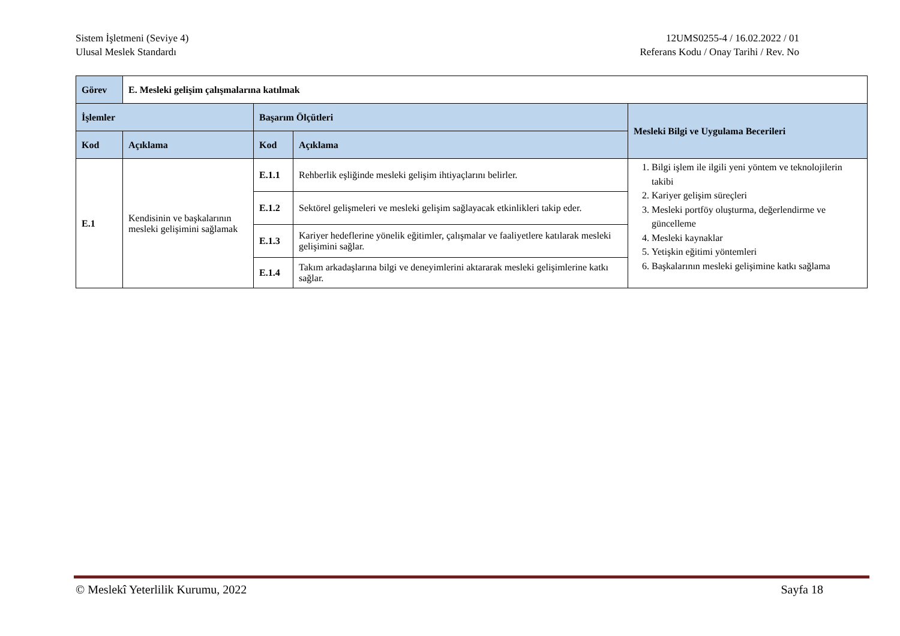Sistem İşletmeni (Seviye 4)
Ulusal Meslek Standardı
12UMS0255-4 / 16.02.2022 / 01
Referans Kodu / Onay Tarihi / Rev. No
| Görev | E. Mesleki gelişim çalışmalarına katılmak | | | |
| İşlemler | | Başarım Ölçütleri | | Mesleki Bilgi ve Uygulama Becerileri |
| Kod | Açıklama | Kod | Açıklama | |
| E.1 | Kendisinin ve başkalarının mesleki gelişimini sağlamak | E.1.1 | Rehberlik eşliğinde mesleki gelişim ihtiyaçlarını belirler. | 1. Bilgi işlem ile ilgili yeni yöntem ve teknolojilerin takibi 2. Kariyer gelişim süreçleri 3. Mesleki portföy oluşturma, değerlendirme ve güncelleme 4. Mesleki kaynaklar 5. Yetişkin eğitimi yöntemleri 6. Başkalarının mesleki gelişimine katkı sağlama |
| | | E.1.2 | Sektörel gelişmeleri ve mesleki gelişim sağlayacak etkinlikleri takip eder. | |
| | | E.1.3 | Kariyer hedeflerine yönelik eğitimler, çalışmalar ve faaliyetlere katılarak mesleki gelişimini sağlar. | |
| | | E.1.4 | Takım arkadaşlarına bilgi ve deneyimlerini aktararak mesleki gelişimlerine katkı sağlar. | |
© Meslekî Yeterlilik Kurumu, 2022 Sayfa 18